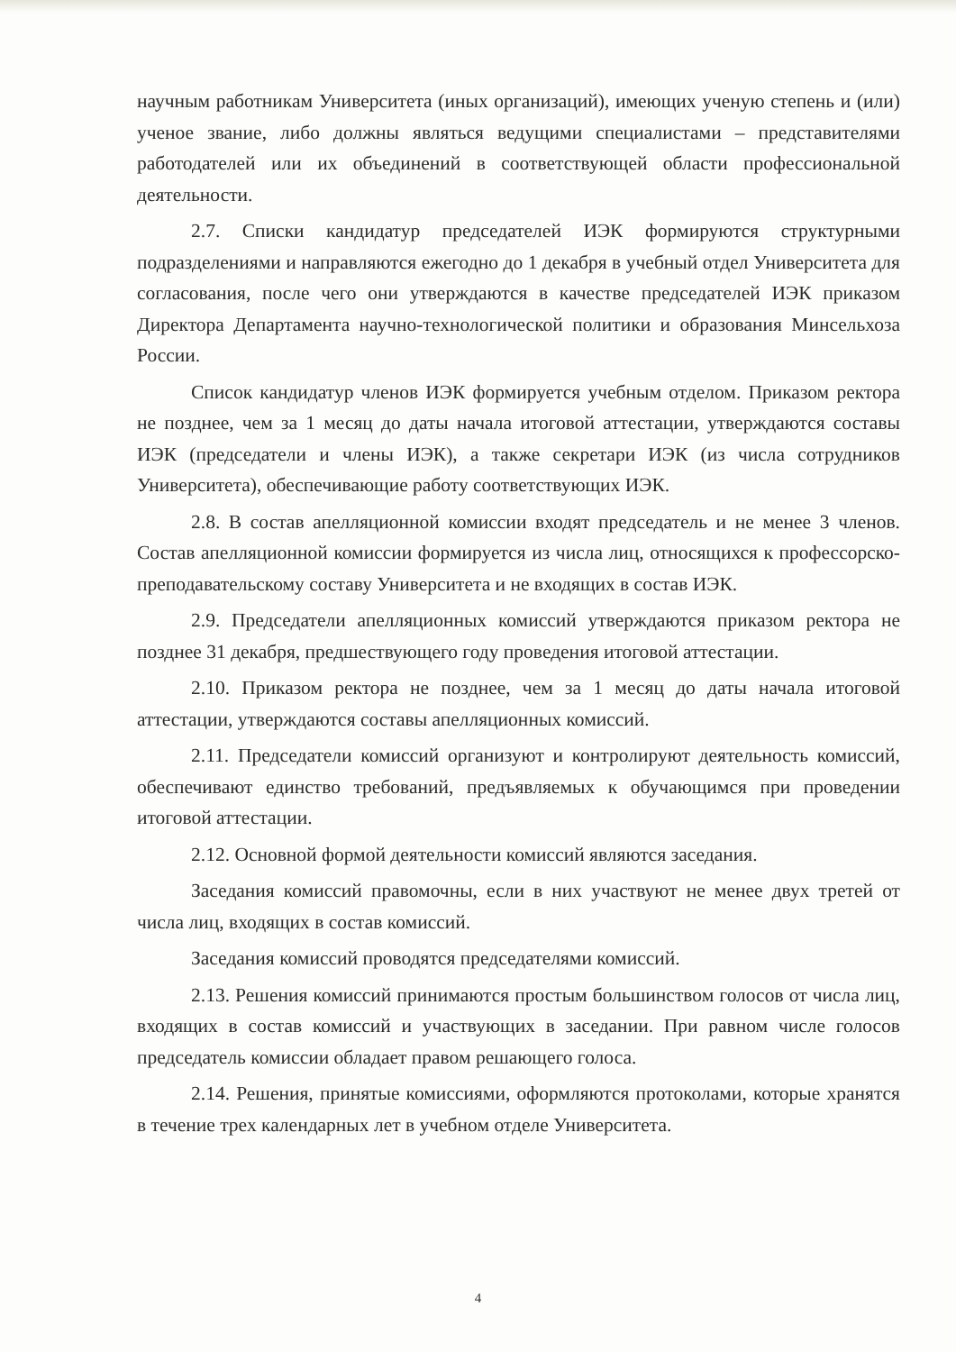научным работникам Университета (иных организаций), имеющих ученую степень и (или) ученое звание, либо должны являться ведущими специалистами – представителями работодателей или их объединений в соответствующей области профессиональной деятельности.
2.7. Списки кандидатур председателей ИЭК формируются структурными подразделениями и направляются ежегодно до 1 декабря в учебный отдел Университета для согласования, после чего они утверждаются в качестве председателей ИЭК приказом Директора Департамента научно-технологической политики и образования Минсельхоза России.
Список кандидатур членов ИЭК формируется учебным отделом. Приказом ректора не позднее, чем за 1 месяц до даты начала итоговой аттестации, утверждаются составы ИЭК (председатели и члены ИЭК), а также секретари ИЭК (из числа сотрудников Университета), обеспечивающие работу соответствующих ИЭК.
2.8. В состав апелляционной комиссии входят председатель и не менее 3 членов. Состав апелляционной комиссии формируется из числа лиц, относящихся к профессорско-преподавательскому составу Университета и не входящих в состав ИЭК.
2.9. Председатели апелляционных комиссий утверждаются приказом ректора не позднее 31 декабря, предшествующего году проведения итоговой аттестации.
2.10. Приказом ректора не позднее, чем за 1 месяц до даты начала итоговой аттестации, утверждаются составы апелляционных комиссий.
2.11. Председатели комиссий организуют и контролируют деятельность комиссий, обеспечивают единство требований, предъявляемых к обучающимся при проведении итоговой аттестации.
2.12. Основной формой деятельности комиссий являются заседания.
Заседания комиссий правомочны, если в них участвуют не менее двух третей от числа лиц, входящих в состав комиссий.
Заседания комиссий проводятся председателями комиссий.
2.13. Решения комиссий принимаются простым большинством голосов от числа лиц, входящих в состав комиссий и участвующих в заседании. При равном числе голосов председатель комиссии обладает правом решающего голоса.
2.14. Решения, принятые комиссиями, оформляются протоколами, которые хранятся в течение трех календарных лет в учебном отделе Университета.
4